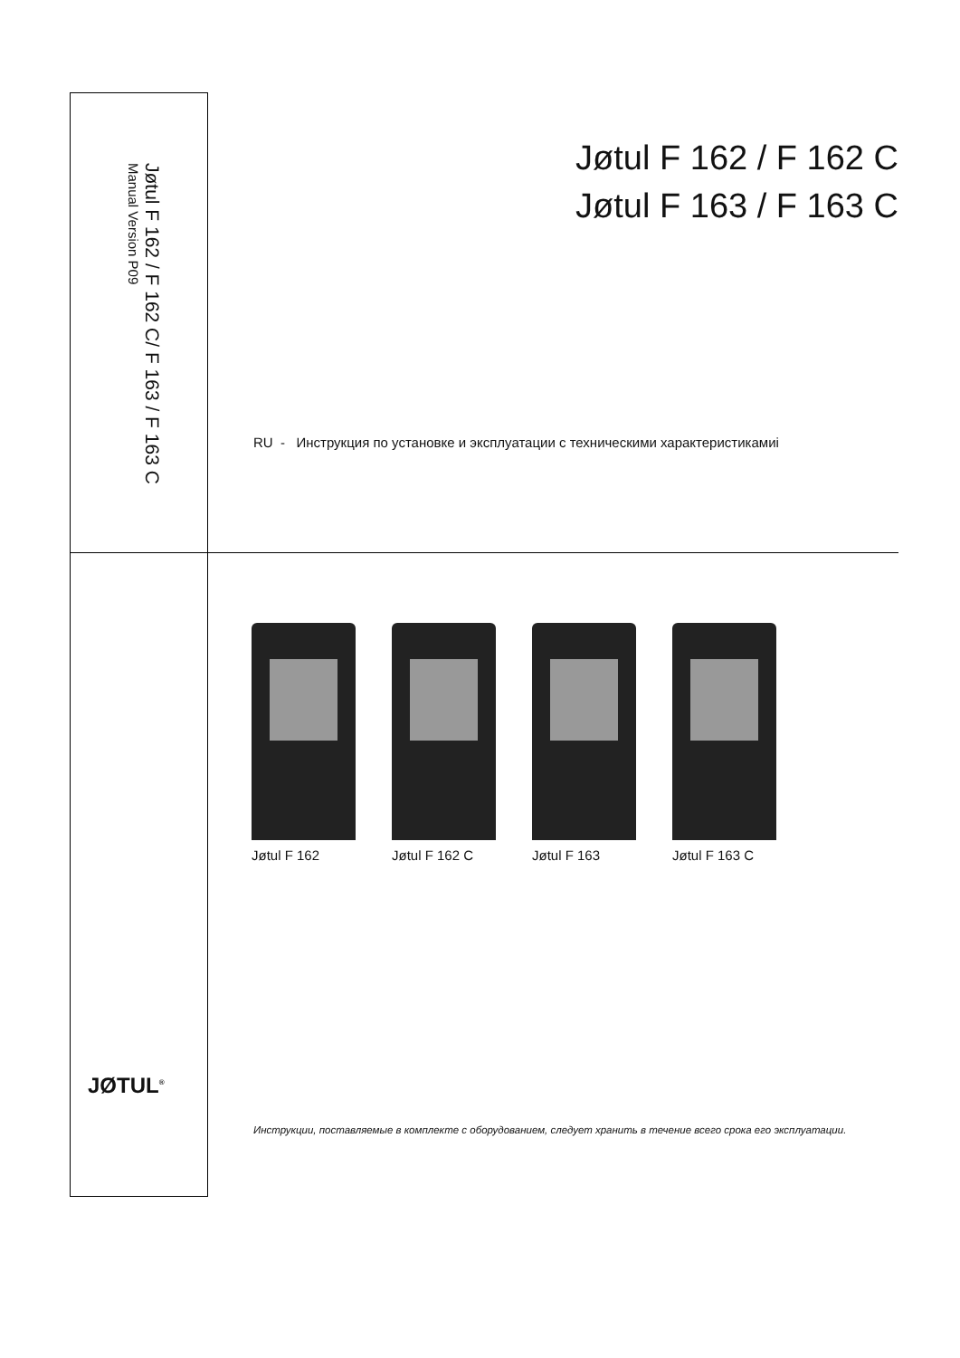Jøtul F 162 / F 162 C/ F 163 / F 163 C Manual Version P09
Jøtul F 162 / F 162 C
Jøtul F 163 / F 163 C
RU - Инструкция по установке и эксплуатации с техническими характеристикамиі
Jøtul F 162 Jøtul F 162 C
Jøtul F 163 Jøtul F 163 C
JØTUL<sup>®</sup>
Инструкции, поставляемые в комплекте с оборудованием, следует хранить в течение всего срока его эксплуатации.